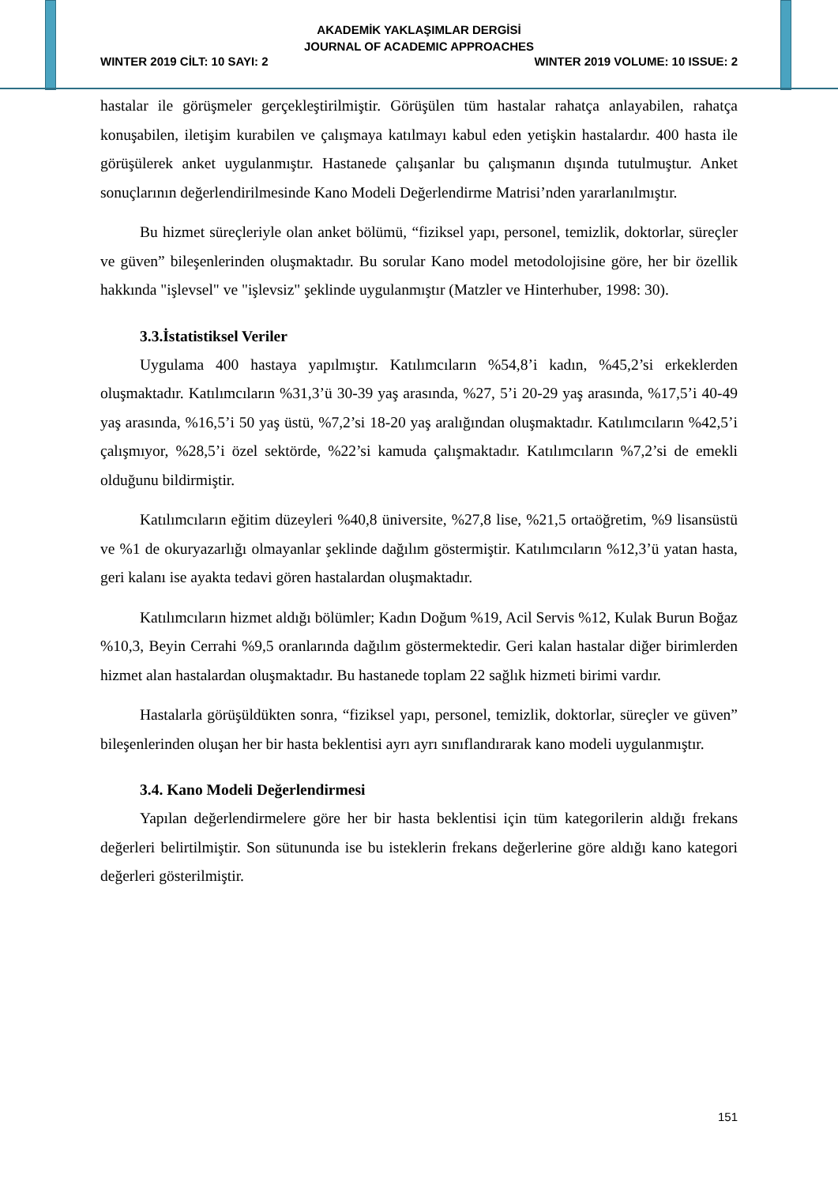AKADEMİK YAKLAŞIMLAR DERGİSİ
JOURNAL OF ACADEMIC APPROACHES
WINTER 2019 CİLT: 10 SAYI: 2 WINTER 2019 VOLUME: 10 ISSUE: 2
hastalar ile görüşmeler gerçekleştirilmiştir. Görüşülen tüm hastalar rahatça anlayabilen, rahatça konuşabilen, iletişim kurabilen ve çalışmaya katılmayı kabul eden yetişkin hastalardır. 400 hasta ile görüşülerek anket uygulanmıştır. Hastanede çalışanlar bu çalışmanın dışında tutulmuştur. Anket sonuçlarının değerlendirilmesinde Kano Modeli Değerlendirme Matrisi’nden yararlanılmıştır.
Bu hizmet süreçleriyle olan anket bölümü, “fiziksel yapı, personel, temizlik, doktorlar, süreçler ve güven” bileşenlerinden oluşmaktadır. Bu sorular Kano model metodolojisine göre, her bir özellik hakkında "işlevsel" ve "işlevsiz" şeklinde uygulanmıştır (Matzler ve Hinterhuber, 1998: 30).
3.3.İstatistiksel Veriler
Uygulama 400 hastaya yapılmıştır. Katılımcıların %54,8’i kadın, %45,2’si erkeklerden oluşmaktadır. Katılımcıların %31,3’ü 30-39 yaş arasında, %27, 5’i 20-29 yaş arasında, %17,5’i 40-49 yaş arasında, %16,5’i 50 yaş üstü, %7,2’si 18-20 yaş aralığından oluşmaktadır. Katılımcıların %42,5’i çalışmıyor, %28,5’i özel sektörde, %22’si kamuda çalışmaktadır. Katılımcıların %7,2’si de emekli olduğunu bildirmiştir.
Katılımcıların eğitim düzeyleri %40,8 üniversite, %27,8 lise, %21,5 ortaöğretim, %9 lisansüstü ve %1 de okuryazarlığı olmayanlar şeklinde dağılım göstermiştir. Katılımcıların %12,3’ü yatan hasta, geri kalanı ise ayakta tedavi gören hastalardan oluşmaktadır.
Katılımcıların hizmet aldığı bölümler; Kadın Doğum %19, Acil Servis %12, Kulak Burun Boğaz %10,3, Beyin Cerrahi %9,5 oranlarında dağılım göstermektedir. Geri kalan hastalar diğer birimlerden hizmet alan hastalardan oluşmaktadır. Bu hastanede toplam 22 sağlık hizmeti birimi vardır.
Hastalarla görüşüldükten sonra, “fiziksel yapı, personel, temizlik, doktorlar, süreçler ve güven” bileşenlerinden oluşan her bir hasta beklentisi ayrı ayrı sınıflandırarak kano modeli uygulanmıştır.
3.4. Kano Modeli Değerlendirmesi
Yapılan değerlendirmelere göre her bir hasta beklentisi için tüm kategorilerin aldığı frekans değerleri belirtilmiştir. Son sütununda ise bu isteklerin frekans değerlerine göre aldığı kano kategori değerleri gösterilmiştir.
151